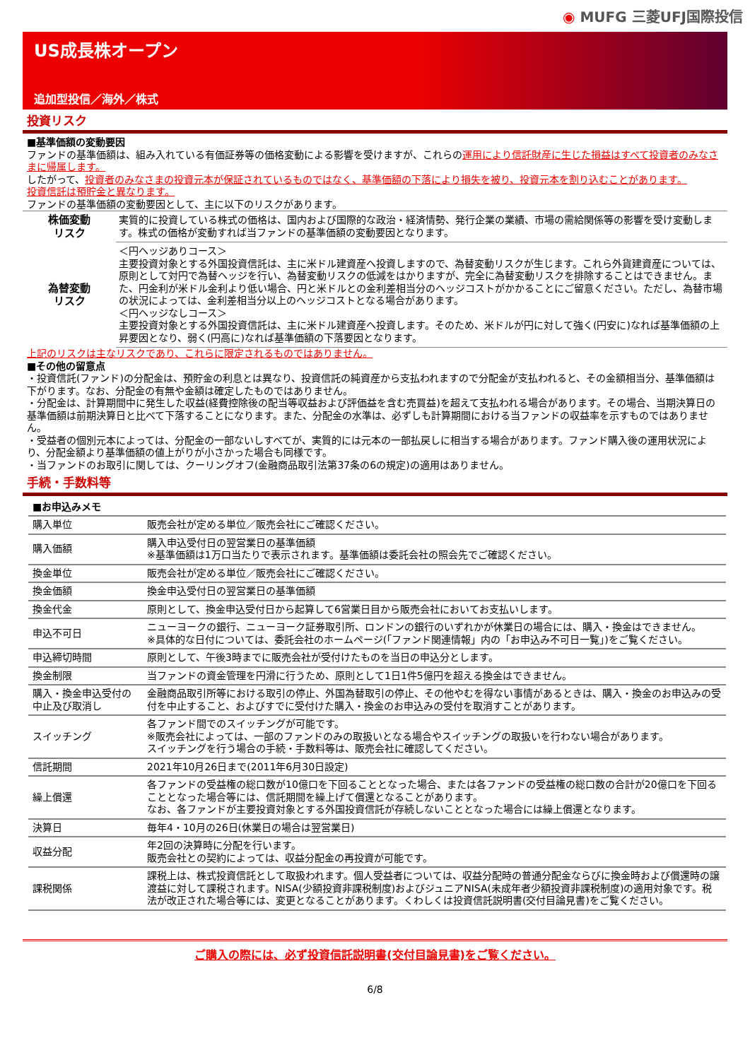◉ MUFG 三菱UFJ国際投信
US成長株オープン
追加型投信／海外／株式
投資リスク
■基準価額の変動要因
ファンドの基準価額は、組み入れている有価証券等の価格変動による影響を受けますが、これらの運用により信託財産に生じた損益はすべて投資者のみなさまに帰属します。
したがって、投資者のみなさまの投資元本が保証されているものではなく、基準価額の下落により損失を被り、投資元本を割り込むことがあります。
投資信託は預貯金と異なります。
ファンドの基準価額の変動要因として、主に以下のリスクがあります。
| 株価変動 リスク | 実質的に投資している株式の価格は、国内および国際的な政治・経済情勢、発行企業の業績、市場の需給関係等の影響を受け変動します。株式の価格が変動すれば当ファンドの基準価額の変動要因となります。 |
| 為替変動 リスク | ＜円ヘッジありコース＞ 主要投資対象とする外国投資信託は、主に米ドル建資産へ投資しますので、為替変動リスクが生じます。これら外貨建資産については、原則として対円で為替ヘッジを行い、為替変動リスクの低減をはかりますが、完全に為替変動リスクを排除することはできません。また、円金利が米ドル金利より低い場合、円と米ドルとの金利差相当分のヘッジコストがかかることにご留意ください。ただし、為替市場の状況によっては、金利差相当分以上のヘッジコストとなる場合があります。 ＜円ヘッジなしコース＞ 主要投資対象とする外国投資信託は、主に米ドル建資産へ投資します。そのため、米ドルが円に対して強く(円安に)なれば基準価額の上昇要因となり、弱く(円高に)なれば基準価額の下落要因となります。 |
上記のリスクは主なリスクであり、これらに限定されるものではありません。
■その他の留意点
・投資信託(ファンド)の分配金は、預貯金の利息とは異なり、投資信託の純資産から支払われますので分配金が支払われると、その金額相当分、基準価額は下がります。なお、分配金の有無や金額は確定したものではありません。
・分配金は、計算期間中に発生した収益(経費控除後の配当等収益および評価益を含む売買益)を超えて支払われる場合があります。その場合、当期決算日の基準価額は前期決算日と比べて下落することになります。また、分配金の水準は、必ずしも計算期間における当ファンドの収益率を示すものではありません。
・受益者の個別元本によっては、分配金の一部ないしすべてが、実質的には元本の一部払戻しに相当する場合があります。ファンド購入後の運用状況により、分配金額より基準価額の値上がりが小さかった場合も同様です。
・当ファンドのお取引に関しては、クーリングオフ(金融商品取引法第37条の6の規定)の適用はありません。
手続・手数料等
| ■お申込みメモ | |
| 購入単位 | 販売会社が定める単位／販売会社にご確認ください。 |
| 購入価額 | 購入申込受付日の翌営業日の基準価額 ※基準価額は1万口当たりで表示されます。基準価額は委託会社の照会先でご確認ください。 |
| 換金単位 | 販売会社が定める単位／販売会社にご確認ください。 |
| 換金価額 | 換金申込受付日の翌営業日の基準価額 |
| 換金代金 | 原則として、換金申込受付日から起算して6営業日目から販売会社においてお支払いします。 |
| 申込不可日 | ニューヨークの銀行、ニューヨーク証券取引所、ロンドンの銀行のいずれかが休業日の場合には、購入・換金はできません。 ※具体的な日付については、委託会社のホームページ(「ファンド関連情報」内の「お申込み不可日一覧」)をご覧ください。 |
| 申込締切時間 | 原則として、午後3時までに販売会社が受付けたものを当日の申込分とします。 |
| 換金制限 | 当ファンドの資金管理を円滑に行うため、原則として1日1件5億円を超える換金はできません。 |
| 購入・換金申込受付の中止及び取消し | 金融商品取引所等における取引の停止、外国為替取引の停止、その他やむを得ない事情があるときは、購入・換金のお申込みの受付を中止すること、およびすでに受付けた購入・換金のお申込みの受付を取消すことがあります。 |
| スイッチング | 各ファンド間でのスイッチングが可能です。 ※販売会社によっては、一部のファンドのみの取扱いとなる場合やスイッチングの取扱いを行わない場合があります。 スイッチングを行う場合の手続・手数料等は、販売会社に確認してください。 |
| 信託期間 | 2021年10月26日まで(2011年6月30日設定) |
| 繰上償還 | 各ファンドの受益権の総口数が10億口を下回ることとなった場合、または各ファンドの受益権の総口数の合計が20億口を下回ることとなった場合等には、信託期間を繰上げて償還となることがあります。 なお、各ファンドが主要投資対象とする外国投資信託が存続しないこととなった場合には繰上償還となります。 |
| 決算日 | 毎年4・10月の26日(休業日の場合は翌営業日) |
| 収益分配 | 年2回の決算時に分配を行います。 販売会社との契約によっては、収益分配金の再投資が可能です。 |
| 課税関係 | 課税上は、株式投資信託として取扱われます。個人受益者については、収益分配時の普通分配金ならびに換金時および償還時の譲渡益に対して課税されます。NISA(少額投資非課税制度)およびジュニアNISA(未成年者少額投資非課税制度)の適用対象です。税法が改正された場合等には、変更となることがあります。くわしくは投資信託説明書(交付目論見書)をご覧ください。 |
ご購入の際には、必ず投資信託説明書(交付目論見書)をご覧ください。
6/8